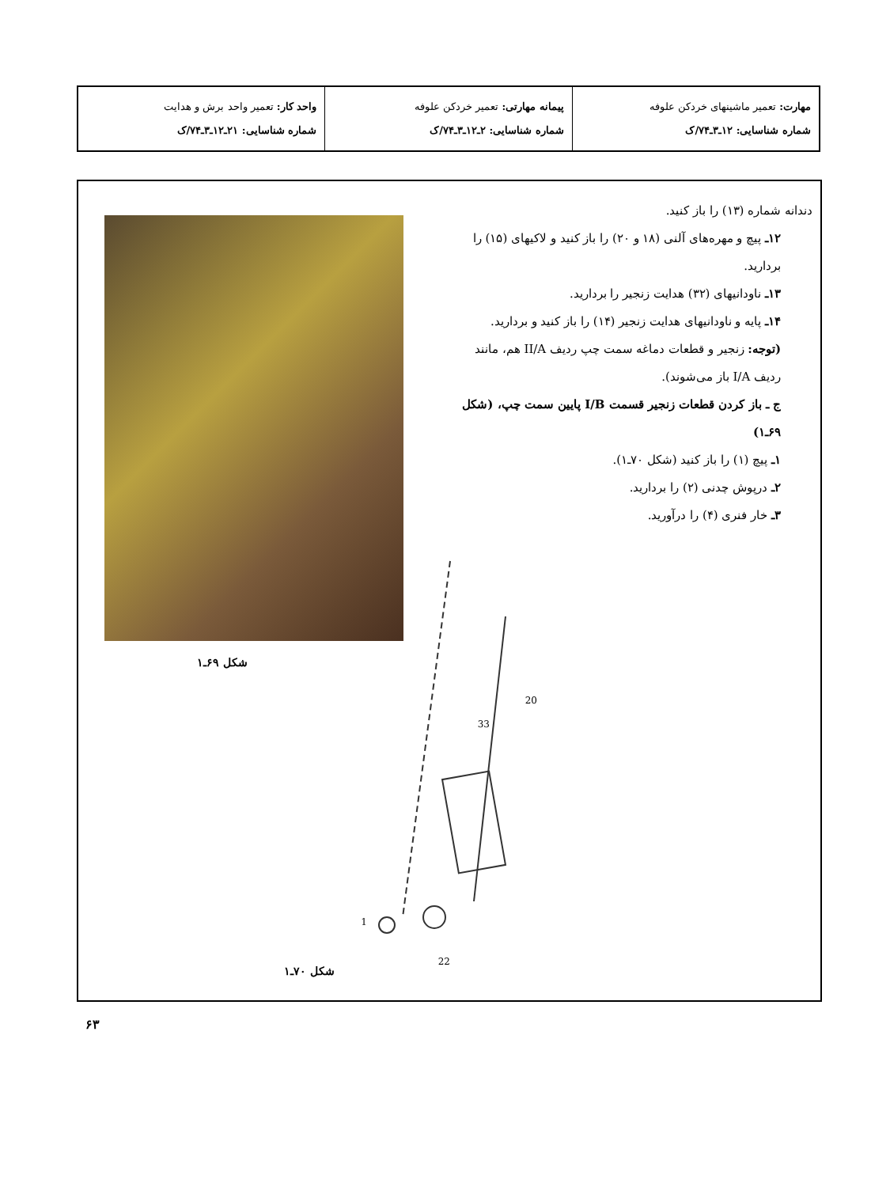| مهارت: تعمیر ماشینهای خردکن علوفه شماره شناسایی: ۱۲ـ۳ـ۷۴/ک | پیمانه مهارتی: تعمیر خردکن علوفه شماره شناسایی: ۲ـ۱۲ـ۳ـ۷۴/ک | واحد کار: تعمیر واحد برش و هدایت شماره شناسایی: ۲۱ـ۱۲ـ۳ـ۷۴/ک |
دندانه شماره (۱۳) را باز کنید.
۱۲ـ پیچ و مهره‌های آلنی (۱۸ و ۲۰) را باز کنید و لاکیهای (۱۵) را بردارید.
۱۳ـ ناودانیهای (۳۲) هدایت زنجیر را بردارید.
۱۴ـ پایه و ناودانیهای هدایت زنجیر (۱۴) را باز کنید و بردارید.
(توجه: زنجیر و قطعات دماغه سمت چپ ردیف II/A هم، مانند ردیف I/A باز می‌شوند).
ج ـ باز کردن قطعات زنجیر قسمت I/B پایین سمت چپ، (شکل ۶۹ـ۱)
۱ـ پیچ (۱) را باز کنید (شکل ۷۰ـ۱).
۲ـ درپوش چدنی (۲) را بردارید.
۳ـ خار فنری (۴) را درآورید.
شکل ۶۹ـ۱
20
33
1
22
شکل ۷۰ـ۱
۶۳